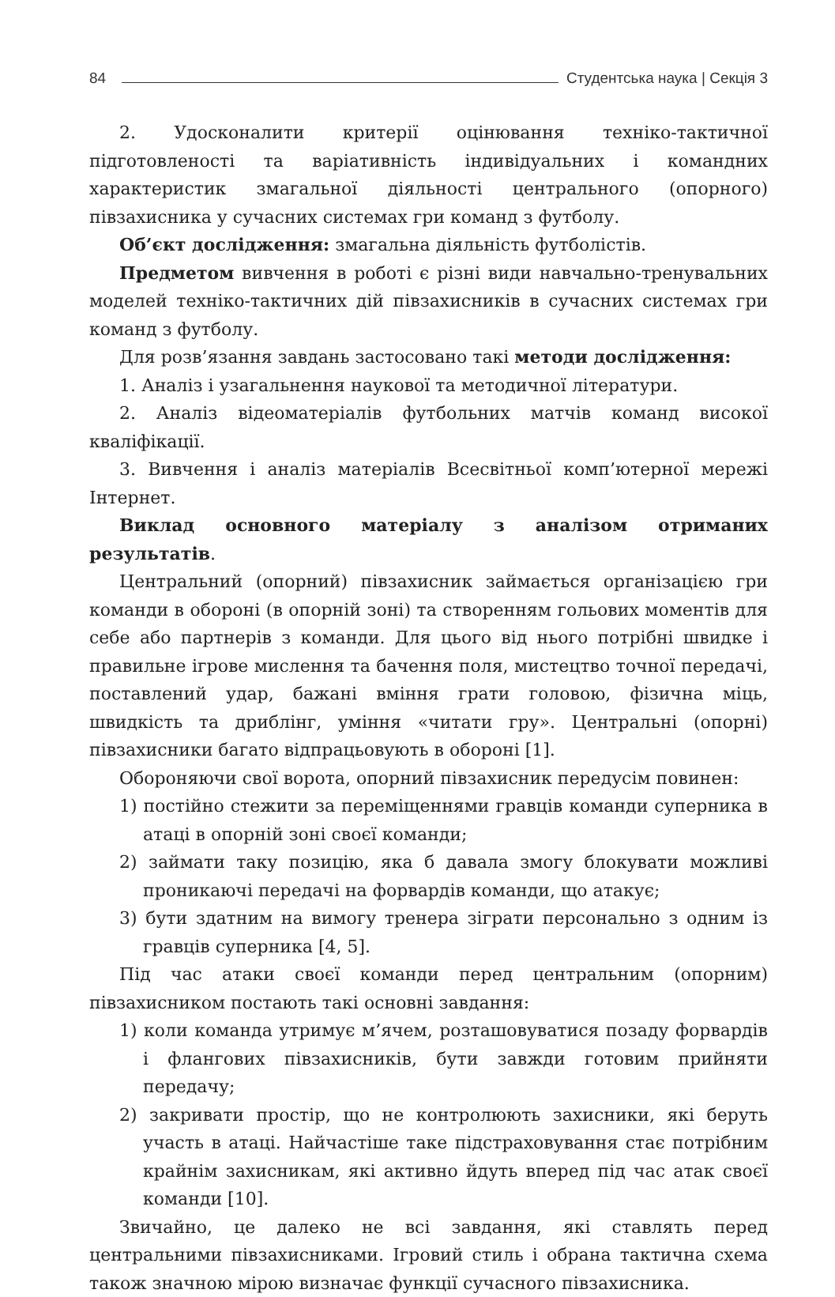84 Студентська наука | Секція 3
2. Удосконалити критерії оцінювання техніко-тактичної підготовленості та варіативність індивідуальних і командних характеристик змагальної діяльності центрального (опорного) півзахисника у сучасних системах гри команд з футболу.
Об’єкт дослідження: змагальна діяльність футболістів.
Предметом вивчення в роботі є різні види навчально-тренувальних моделей техніко-тактичних дій півзахисників в сучасних системах гри команд з футболу.
Для розв’язання завдань застосовано такі методи дослідження:
1. Аналіз і узагальнення наукової та методичної літератури.
2. Аналіз відеоматеріалів футбольних матчів команд високої кваліфікації.
3. Вивчення і аналіз матеріалів Всесвітньої комп’ютерної мережі Інтернет.
Виклад основного матеріалу з аналізом отриманих результатів.
Центральний (опорний) півзахисник займається організацією гри команди в обороні (в опорній зоні) та створенням гольових моментів для себе або партнерів з команди. Для цього від нього потрібні швидке і правильне ігрове мислення та бачення поля, мистецтво точної передачі, поставлений удар, бажані вміння грати головою, фізична міць, швидкість та дриблінг, уміння «читати гру». Центральні (опорні) півзахисники багато відпрацьовують в обороні [1].
Обороняючи свої ворота, опорний півзахисник передусім повинен:
1) постійно стежити за переміщеннями гравців команди суперника в атаці в опорній зоні своєї команди;
2) займати таку позицію, яка б давала змогу блокувати можливі проникаючі передачі на форвардів команди, що атакує;
3) бути здатним на вимогу тренера зіграти персонально з одним із гравців суперника [4, 5].
Під час атаки своєї команди перед центральним (опорним) півзахисником постають такі основні завдання:
1) коли команда утримує м’ячем, розташовуватися позаду форвардів і флангових півзахисників, бути завжди готовим прийняти передачу;
2) закривати простір, що не контролюють захисники, які беруть участь в атаці. Найчастіше таке підстраховування стає потрібним крайнім захисникам, які активно йдуть вперед під час атак своєї команди [10].
Звичайно, це далеко не всі завдання, які ставлять перед центральними півзахисниками. Ігровий стиль і обрана тактична схема також значною мірою визначає функції сучасного півзахисника.